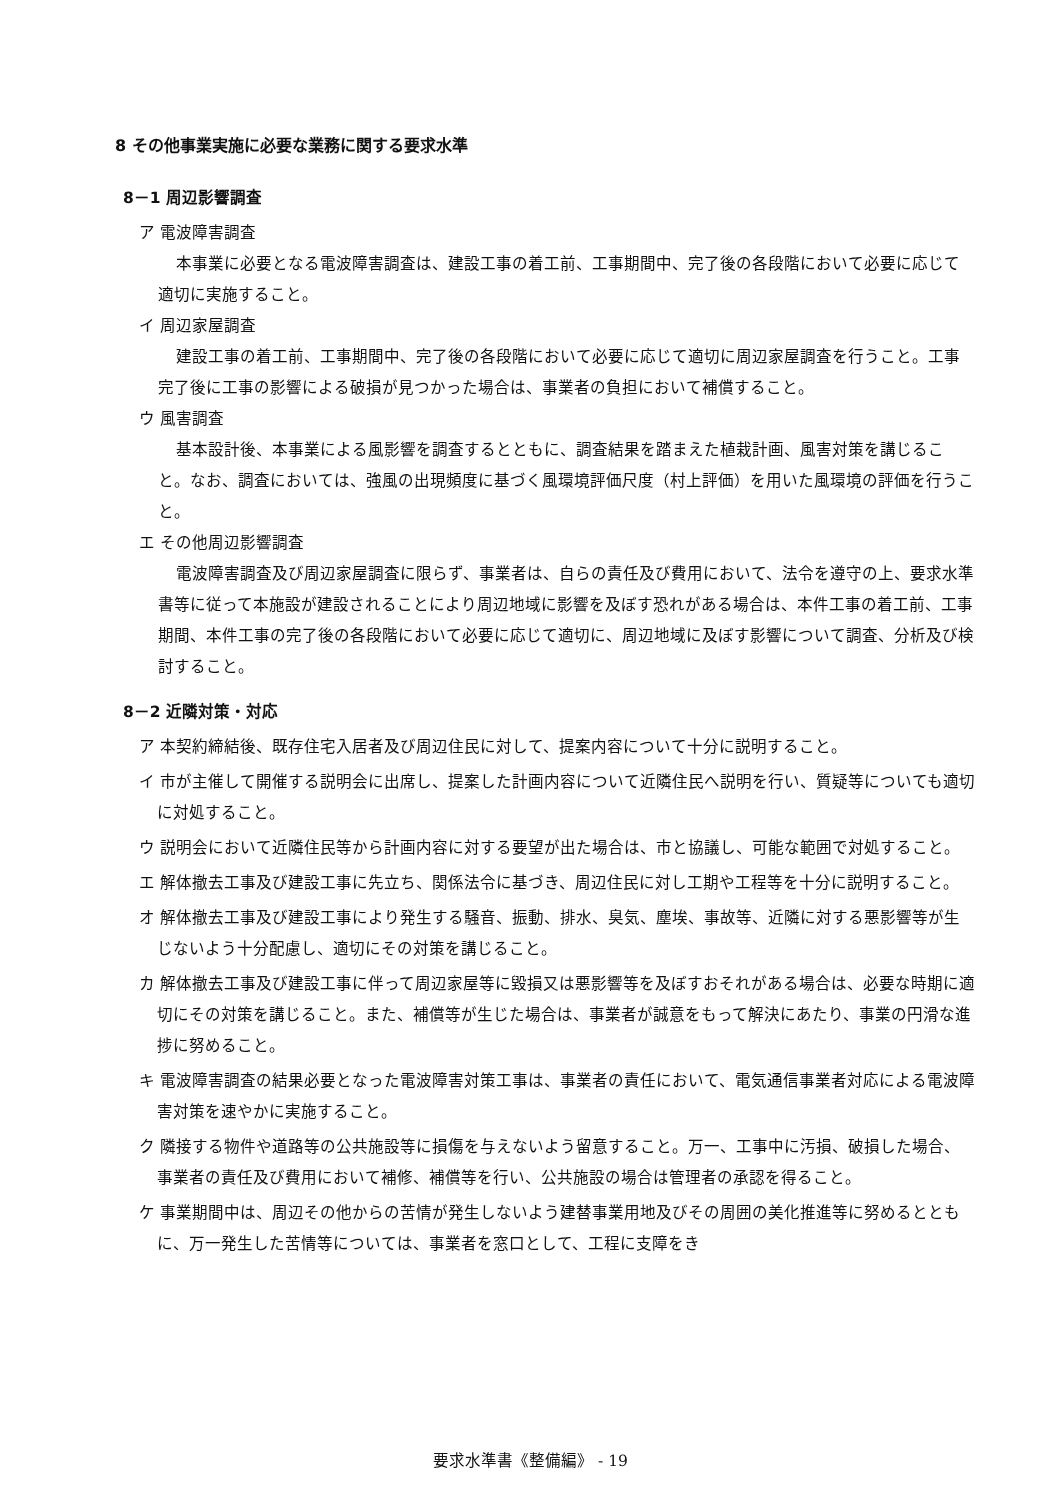8 その他事業実施に必要な業務に関する要求水準
8－1 周辺影響調査
ア 電波障害調査
本事業に必要となる電波障害調査は、建設工事の着工前、工事期間中、完了後の各段階において必要に応じて適切に実施すること。
イ 周辺家屋調査
建設工事の着工前、工事期間中、完了後の各段階において必要に応じて適切に周辺家屋調査を行うこと。工事完了後に工事の影響による破損が見つかった場合は、事業者の負担において補償すること。
ウ 風害調査
基本設計後、本事業による風影響を調査するとともに、調査結果を踏まえた植栽計画、風害対策を講じること。なお、調査においては、強風の出現頻度に基づく風環境評価尺度（村上評価）を用いた風環境の評価を行うこと。
エ その他周辺影響調査
電波障害調査及び周辺家屋調査に限らず、事業者は、自らの責任及び費用において、法令を遵守の上、要求水準書等に従って本施設が建設されることにより周辺地域に影響を及ぼす恐れがある場合は、本件工事の着工前、工事期間、本件工事の完了後の各段階において必要に応じて適切に、周辺地域に及ぼす影響について調査、分析及び検討すること。
8－2 近隣対策・対応
ア 本契約締結後、既存住宅入居者及び周辺住民に対して、提案内容について十分に説明すること。
イ 市が主催して開催する説明会に出席し、提案した計画内容について近隣住民へ説明を行い、質疑等についても適切に対処すること。
ウ 説明会において近隣住民等から計画内容に対する要望が出た場合は、市と協議し、可能な範囲で対処すること。
エ 解体撤去工事及び建設工事に先立ち、関係法令に基づき、周辺住民に対し工期や工程等を十分に説明すること。
オ 解体撤去工事及び建設工事により発生する騒音、振動、排水、臭気、塵埃、事故等、近隣に対する悪影響等が生じないよう十分配慮し、適切にその対策を講じること。
カ 解体撤去工事及び建設工事に伴って周辺家屋等に毀損又は悪影響等を及ぼすおそれがある場合は、必要な時期に適切にその対策を講じること。また、補償等が生じた場合は、事業者が誠意をもって解決にあたり、事業の円滑な進捗に努めること。
キ 電波障害調査の結果必要となった電波障害対策工事は、事業者の責任において、電気通信事業者対応による電波障害対策を速やかに実施すること。
ク 隣接する物件や道路等の公共施設等に損傷を与えないよう留意すること。万一、工事中に汚損、破損した場合、事業者の責任及び費用において補修、補償等を行い、公共施設の場合は管理者の承認を得ること。
ケ 事業期間中は、周辺その他からの苦情が発生しないよう建替事業用地及びその周囲の美化推進等に努めるとともに、万一発生した苦情等については、事業者を窓口として、工程に支障をき
要求水準書《整備編》 - 19